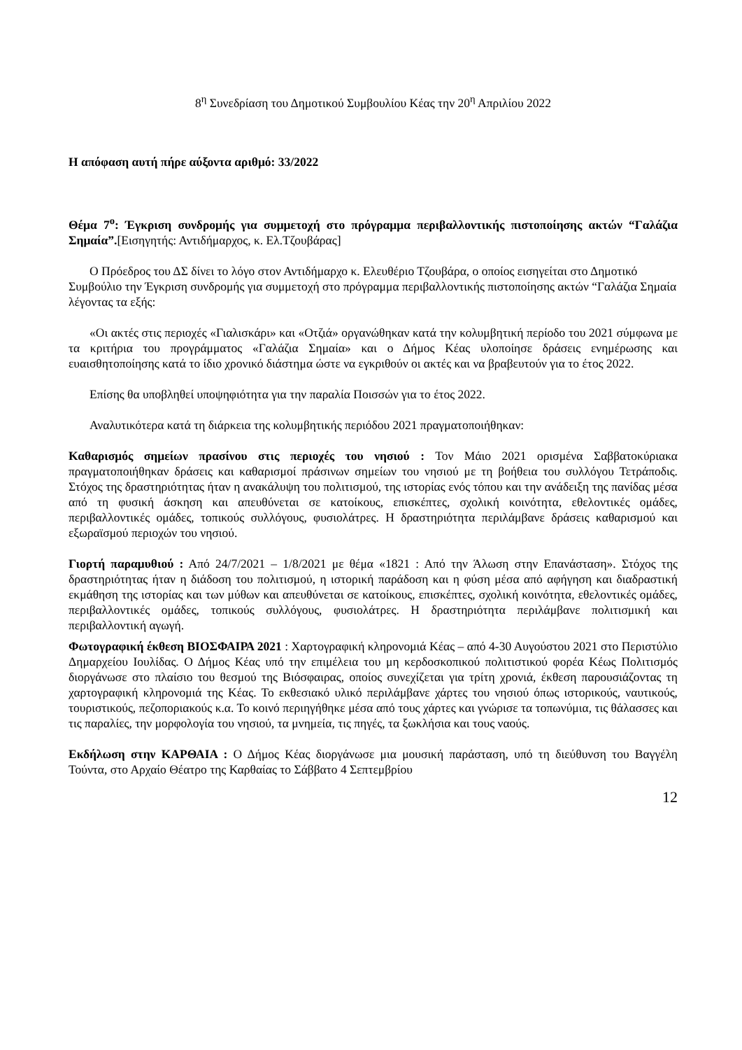8<sup>η</sup> Συνεδρίαση του Δημοτικού Συμβουλίου Κέας την 20<sup>η</sup> Απριλίου 2022
Η απόφαση αυτή πήρε αύξοντα αριθμό: 33/2022
Θέμα 7<sup>ο</sup>: Έγκριση συνδρομής για συμμετοχή στο πρόγραμμα περιβαλλοντικής πιστοποίησης ακτών “Γαλάζια Σημαία”.[Εισηγητής: Αντιδήμαρχος, κ. Ελ.Τζουβάρας]
Ο Πρόεδρος του ΔΣ δίνει το λόγο στον Αντιδήμαρχο κ. Ελευθέριο Τζουβάρα, ο οποίος εισηγείται στο Δημοτικό Συμβούλιο την Έγκριση συνδρομής για συμμετοχή στο πρόγραμμα περιβαλλοντικής πιστοποίησης ακτών “Γαλάζια Σημαία λέγοντας τα εξής:
«Οι ακτές στις περιοχές «Γιαλισκάρι» και «Οτζιά» οργανώθηκαν κατά την κολυμβητική περίοδο του 2021 σύμφωνα με τα κριτήρια του προγράμματος «Γαλάζια Σημαία» και ο Δήμος Κέας υλοποίησε δράσεις ενημέρωσης και ευαισθητοποίησης κατά το ίδιο χρονικό διάστημα ώστε να εγκριθούν οι ακτές και να βραβευτούν για το έτος 2022.
Επίσης θα υποβληθεί υποψηφιότητα για την παραλία Ποισσών για το έτος 2022.
Αναλυτικότερα κατά τη διάρκεια της κολυμβητικής περιόδου 2021 πραγματοποιήθηκαν:
Καθαρισμός σημείων πρασίνου στις περιοχές του νησιού : Τον Μάιο 2021 ορισμένα Σαββατοκύριακα πραγματοποιήθηκαν δράσεις και καθαρισμοί πράσινων σημείων του νησιού με τη βοήθεια του συλλόγου Τετράποδις. Στόχος της δραστηριότητας ήταν η ανακάλυψη του πολιτισμού, της ιστορίας ενός τόπου και την ανάδειξη της πανίδας μέσα από τη φυσική άσκηση και απευθύνεται σε κατοίκους, επισκέπτες, σχολική κοινότητα, εθελοντικές ομάδες, περιβαλλοντικές ομάδες, τοπικούς συλλόγους, φυσιολάτρες. Η δραστηριότητα περιλάμβανε δράσεις καθαρισμού και εξωραϊσμού περιοχών του νησιού.
Γιορτή παραμυθιού : Από 24/7/2021 – 1/8/2021 με θέμα «1821 : Από την Άλωση στην Επανάσταση». Στόχος της δραστηριότητας ήταν η διάδοση του πολιτισμού, η ιστορική παράδοση και η φύση μέσα από αφήγηση και διαδραστική εκμάθηση της ιστορίας και των μύθων και απευθύνεται σε κατοίκους, επισκέπτες, σχολική κοινότητα, εθελοντικές ομάδες, περιβαλλοντικές ομάδες, τοπικούς συλλόγους, φυσιολάτρες. Η δραστηριότητα περιλάμβανε πολιτισμική και περιβαλλοντική αγωγή.
Φωτογραφική έκθεση ΒΙΟΣΦΑΙΡΑ 2021 : Χαρτογραφική κληρονομιά Κέας – από 4-30 Αυγούστου 2021 στο Περιστύλιο Δημαρχείου Ιουλίδας. Ο Δήμος Κέας υπό την επιμέλεια του μη κερδοσκοπικού πολιτιστικού φορέα Κέως Πολιτισμός διοργάνωσε στο πλαίσιο του θεσμού της Βιόσφαιρας, οποίος συνεχίζεται για τρίτη χρονιά, έκθεση παρουσιάζοντας τη χαρτογραφική κληρονομιά της Κέας. Το εκθεσιακό υλικό περιλάμβανε χάρτες του νησιού όπως ιστορικούς, ναυτικούς, τουριστικούς, πεζοποριακούς κ.α. Το κοινό περιηγήθηκε μέσα από τους χάρτες και γνώρισε τα τοπωνύμια, τις θάλασσες και τις παραλίες, την μορφολογία του νησιού, τα μνημεία, τις πηγές, τα ξωκλήσια και τους ναούς.
Εκδήλωση στην ΚΑΡΘΑΙΑ : Ο Δήμος Κέας διοργάνωσε μια μουσική παράσταση, υπό τη διεύθυνση του Βαγγέλη Τούντα, στο Αρχαίο Θέατρο της Καρθαίας το Σάββατο 4 Σεπτεμβρίου
12